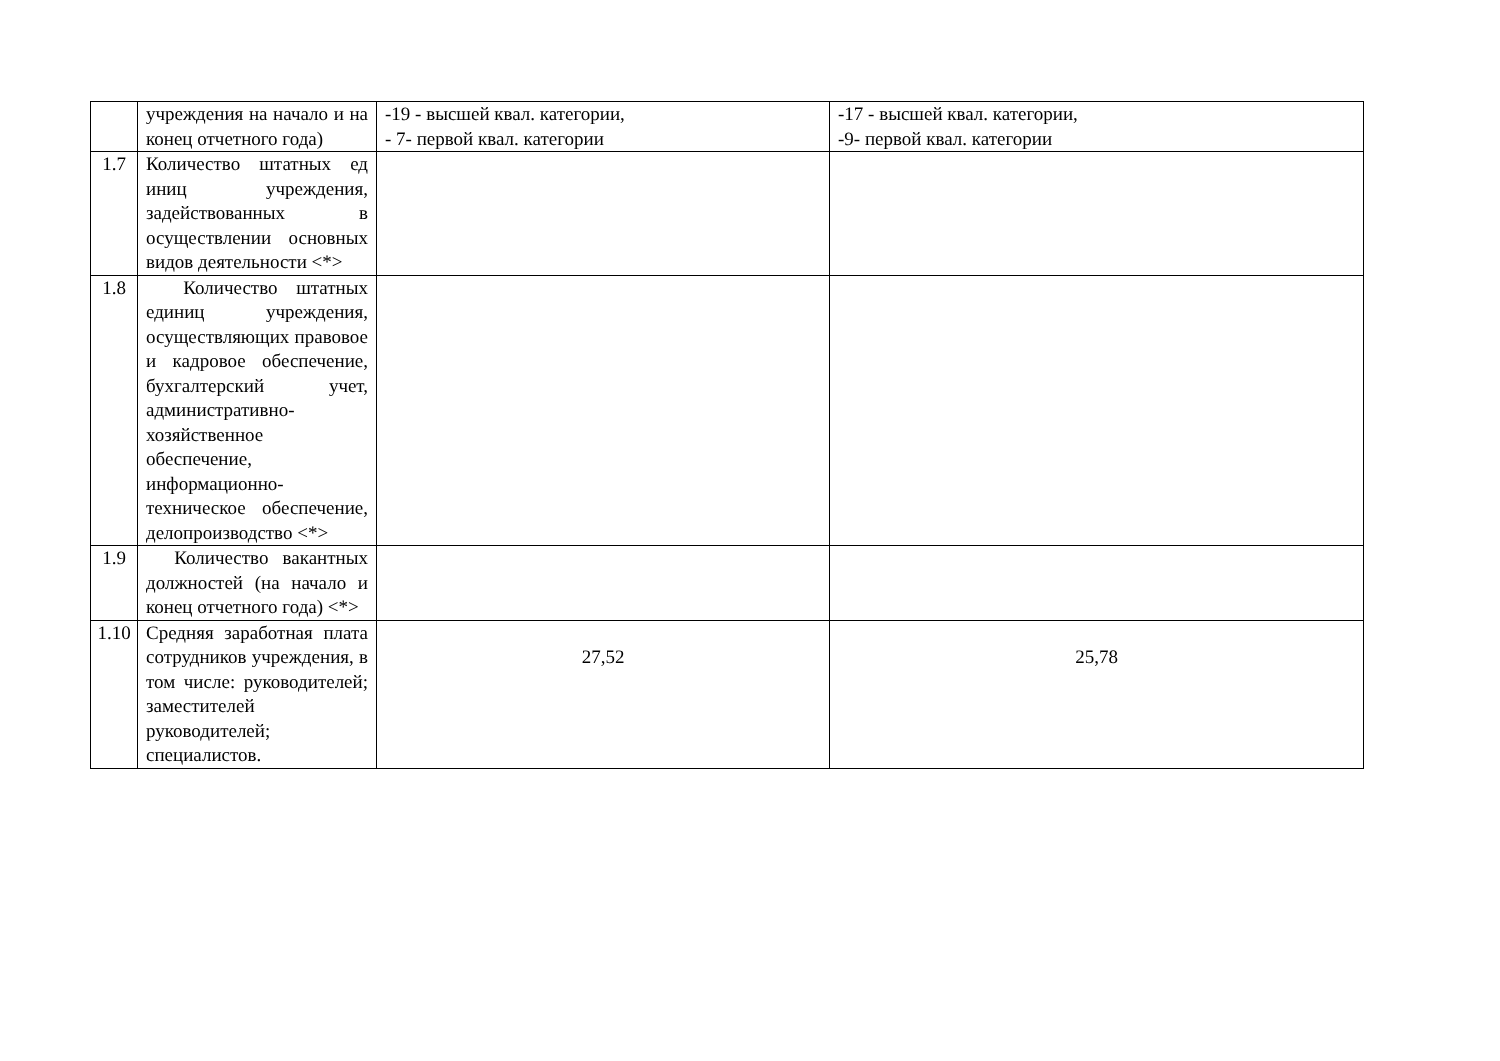| | учреждения на начало и на конец отчетного года) | -19 - высшей квал. категории, - 7- первой квал. категории | -17 - высшей квал. категории, -9- первой квал. категории |
| 1.7 | Количество штатных ед иниц учреждения, задействованных в осуществлении основных видов деятельности <*> | | |
| 1.8 | Количество штатных единиц учреждения, осуществляющих правовое и кадровое обеспечение, бухгалтерский учет, административно-хозяйственное обеспечение, информационно-техническое обеспечение, делопроизводство <*> | | |
| 1.9 | Количество вакантных должностей (на начало и конец отчетного года) <*> | | |
| 1.10 | Средняя заработная плата сотрудников учреждения, в том числе: руководителей; заместителей руководителей; специалистов. | 27,52 | 25,78 |